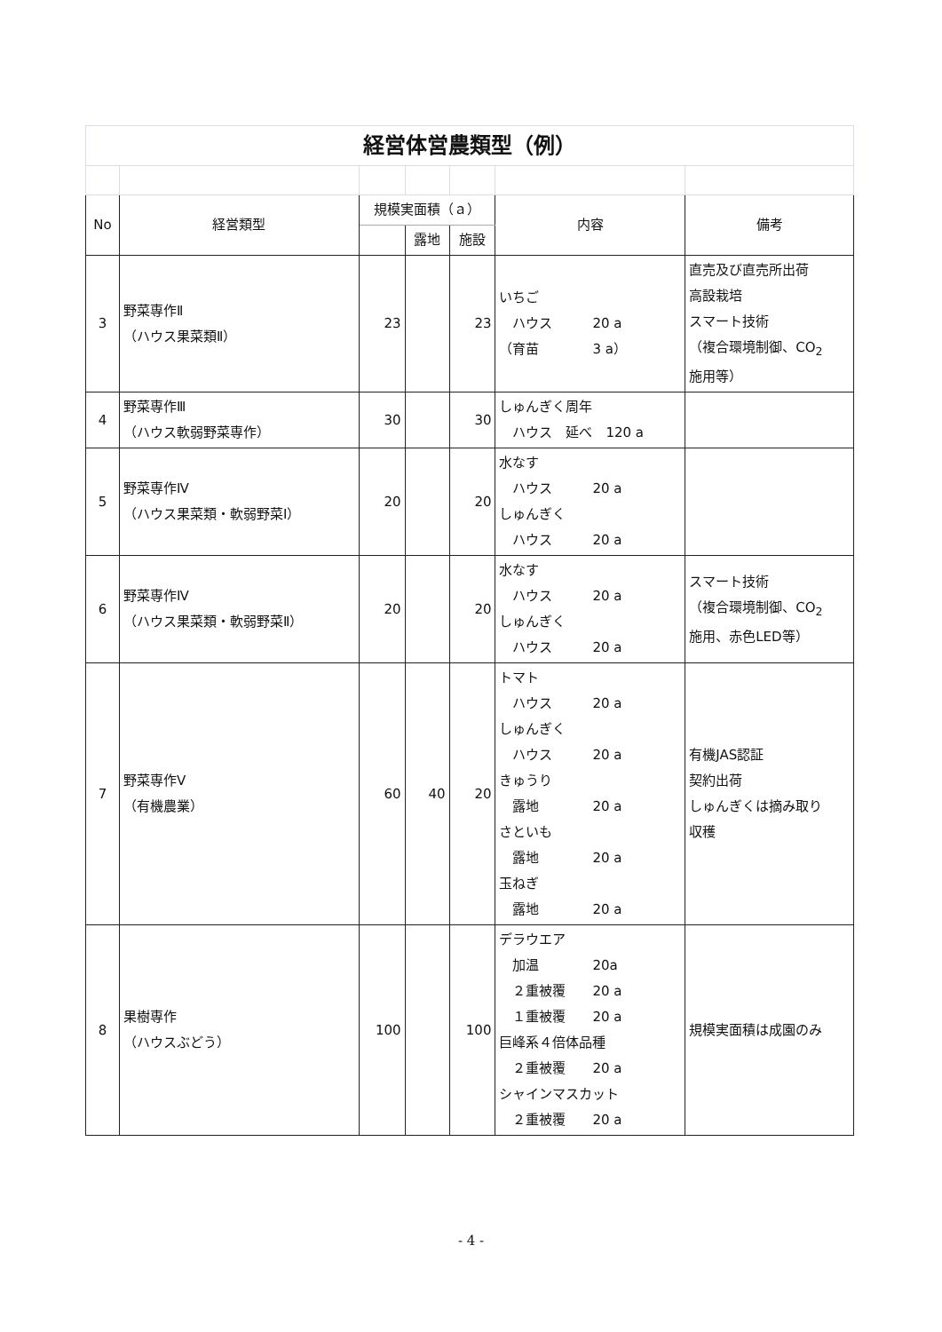| 経営体営農類型（例） | | | | | | |
| No | 経営類型 | 規模実面積（ａ） | | | 内容 | 備考 |
| | | | 露地 | 施設 | | |
| 3 | 野菜専作Ⅱ （ハウス果菜類Ⅱ） | 23 | | 23 | いちご ハウス 20 a （育苗 3 a） | 直売及び直売所出荷 高設栽培 スマート技術 （複合環境制御、CO<sub>2</sub> 施用等） |
| 4 | 野菜専作Ⅲ （ハウス軟弱野菜専作） | 30 | | 30 | しゅんぎく周年 ハウス 延べ 120 a | |
| 5 | 野菜専作Ⅳ （ハウス果菜類・軟弱野菜Ⅰ） | 20 | | 20 | 水なす ハウス 20 a しゅんぎく ハウス 20 a | |
| 6 | 野菜専作Ⅳ （ハウス果菜類・軟弱野菜Ⅱ） | 20 | | 20 | 水なす ハウス 20 a しゅんぎく ハウス 20 a | スマート技術 （複合環境制御、CO<sub>2</sub> 施用、赤色LED等） |
| 7 | 野菜専作Ⅴ （有機農業） | 60 | 40 | 20 | トマト ハウス 20 a しゅんぎく ハウス 20 a きゅうり 露地 20 a さといも 露地 20 a 玉ねぎ 露地 20 a | 有機JAS認証 契約出荷 しゅんぎくは摘み取り 収穫 |
| 8 | 果樹専作 （ハウスぶどう） | 100 | | 100 | デラウエア 加温 20a ２重被覆 20 a １重被覆 20 a 巨峰系４倍体品種 ２重被覆 20 a シャインマスカット ２重被覆 20 a | 規模実面積は成園のみ |
- 4 -